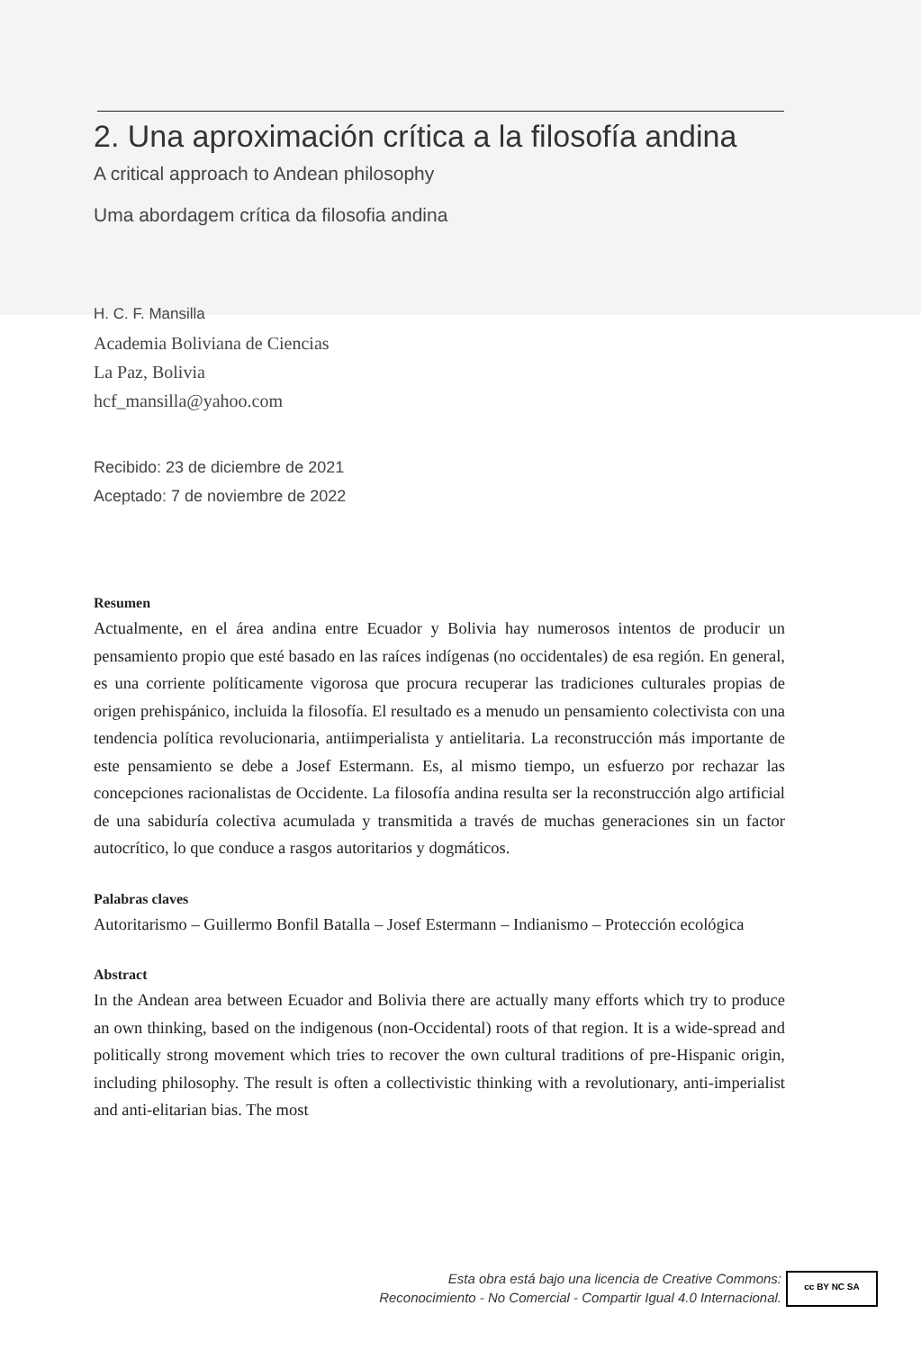2. Una aproximación crítica a la filosofía andina
A critical approach to Andean philosophy
Uma abordagem crítica da filosofia andina
H. C. F. Mansilla
Academia Boliviana de Ciencias
La Paz, Bolivia
hcf_mansilla@yahoo.com
Recibido: 23 de diciembre de 2021
Aceptado: 7 de noviembre de 2022
Resumen
Actualmente, en el área andina entre Ecuador y Bolivia hay numerosos intentos de producir un pensamiento propio que esté basado en las raíces indígenas (no occidentales) de esa región. En general, es una corriente políticamente vigorosa que procura recuperar las tradiciones culturales propias de origen prehispánico, incluida la filosofía. El resultado es a menudo un pensamiento colectivista con una tendencia política revolucionaria, antiimperialista y antielitaria. La reconstrucción más importante de este pensamiento se debe a Josef Estermann. Es, al mismo tiempo, un esfuerzo por rechazar las concepciones racionalistas de Occidente. La filosofía andina resulta ser la reconstrucción algo artificial de una sabiduría colectiva acumulada y transmitida a través de muchas generaciones sin un factor autocrítico, lo que conduce a rasgos autoritarios y dogmáticos.
Palabras claves
Autoritarismo – Guillermo Bonfil Batalla – Josef Estermann – Indianismo – Protección ecológica
Abstract
In the Andean area between Ecuador and Bolivia there are actually many efforts which try to produce an own thinking, based on the indigenous (non-Occidental) roots of that region. It is a wide-spread and politically strong movement which tries to recover the own cultural traditions of pre-Hispanic origin, including philosophy. The result is often a collectivistic thinking with a revolutionary, anti-imperialist and anti-elitarian bias. The most
Esta obra está bajo una licencia de Creative Commons:
Reconocimiento - No Comercial - Compartir Igual 4.0 Internacional.
cc BY NC SA